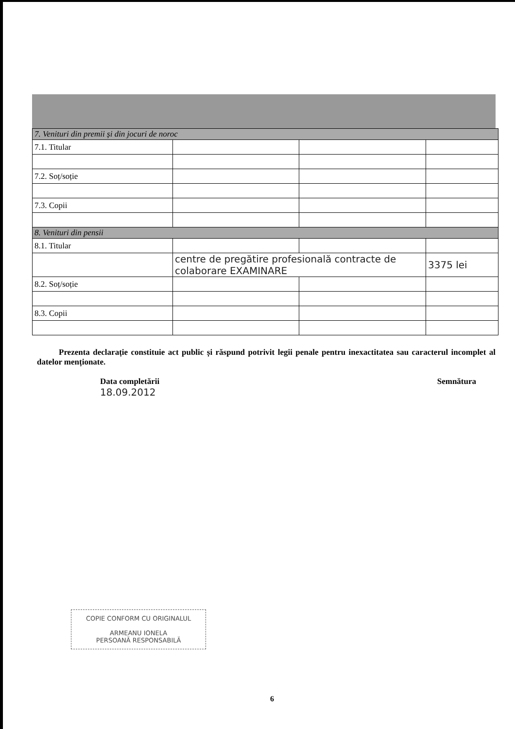| 7. Venituri din premii și din jocuri de noroc | | | |
| 7.1. Titular | | | |
| 7.2. Soț/soție | | | |
| 7.3. Copii | | | |
| 8. Venituri din pensii | | | |
| 8.1. Titular | | | |
| | centre de pregătire profesională contracte de colaborare EXAMINARE | | 3375 lei |
| 8.2. Soț/soție | | | |
| 8.3. Copii | | | |
Prezenta declarație constituie act public și răspund potrivit legii penale pentru inexactitatea sau caracterul incomplet al datelor menționate.
Data completării
18.09.2012
Semnătura
COPIE CONFORM CU ORIGINALUL
ARMEANU IONELA
PERSOANĂ RESPONSABILĂ
6